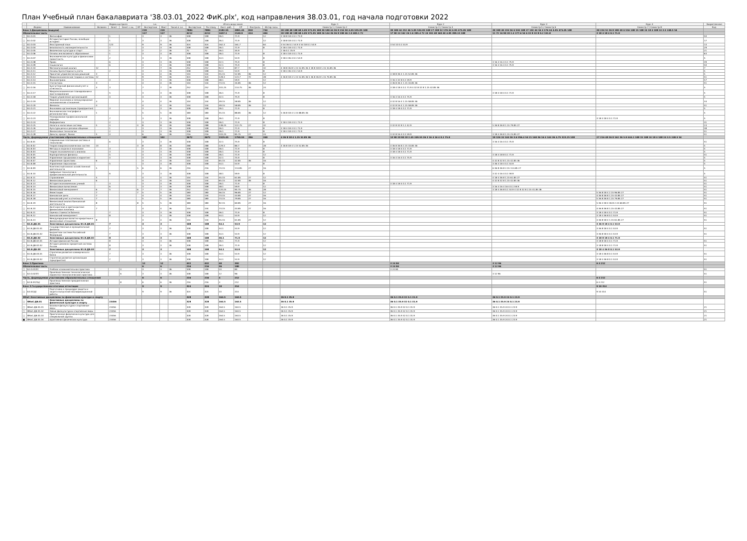План Учебный план бакалавриата '38.03.01_2022 ФиК.plx', код направления 38.03.01, год начала подготовки 2022
| - | - | - | Форма контроля | | | | з.е. | | - | Итого акад.часов | | | | | | Курс 1 | Курс 2 | Курс 3 | Курс 4 | Закрепленная |
| --- | --- | --- | --- | --- | --- | --- | --- | --- | --- | --- | --- | --- | --- | --- | --- | --- | --- | --- | --- | --- |
| - | Индекс | Наименование | Экзамен | Зачет | Зачет с оц. | КР | Экспертное | Факт | Часов в з.е. | Экспертное | По плану | Конт. раб. | СР | Контроль | Интер часы | Семестр 1 / Семестр 2 | Семестр 3 / Семестр 4 | Семестр 5 / Семестр 6 | Семестр 7 / Семестр 8 | Код |
| Блок 1.Дисциплины (модули) | | | | | | | 219 | 219 | | 7884 | 7884 | 3182.55 | 3891.45 | 810 | 744 | 30 198 48 198 68 4.05 571.95 108 30 180 44 36 8 216 50 4.05 535.95 108 | 30 180 44 252 46 5.05 534.95 108 27 208 52 176 44 4.95 475.05 108 | 30 198 40 234 56 6 534 108 27 192 44 16 4 176 44 4.95 475.05 108 | 30 234 52 36 8 180 40 6 516 108 15 108 24 18 4 108 24 3.5 248.5 54 | |
| Обязательная часть | | | | | | | 117 | 117 | | 4212 | 4212 | 1657.1 | 2140.9 | 414 | 404 | 30 198 48 198 68 4.05 571.95 108 26 144 36 36 8 198 46 2.9 483.1 72 | 17 90 24 162 26 2.6 285.4 72 24 192 48 160 40 4.85 399.15 108 | 11 72 16 90 20 2.4 177.6 54 6 32 8 32 8 0.2 151.8 | 3 18 4 18 4 0.1 71.9 | |
| □ | Б1.О.01 | Философия | | 1 | | | 3 | 3 | 36 | 108 | 108 | 36.1 | 71.9 | | 12 | 3 18 8 18 4 0.1 71.9 | | | | 50 |
| □ | Б1.О.02 | История (история России, всеобщая история) | | 1 | | | 3 | 3 | 36 | 108 | 108 | 36.1 | 71.9 | | 12 | 3 18 8 18 4 0.1 71.9 | | | | 17 |
| □ | Б1.О.03 | Иностранный язык | | 123 | | | 9 | 9 | 36 | 324 | 324 | 162.3 | 161.7 | | 64 | 3 54 36 0.1 53.9 3 54 18 0.1 53.9 | 3 54 10 0.1 53.9 | | | 13 |
| □ | Б1.О.04 | Безопасность жизнедеятельности | | 2 | | | 3 | 3 | 36 | 108 | 108 | 36.1 | 71.9 | | 8 | 3 18 4 18 4 0.1 71.9 | | | | 29 |
| □ | Б1.О.05 | Физическая культура и спорт | | 1 | | | 2 | 2 | 36 | 72 | 72 | 36.1 | 35.9 | | | 2 36 0.1 35.9 | | | | 21 |
| □ | Б1.О.06 | Основы инклюзивного образования | | 1 | | | 3 | 3 | 36 | 108 | 108 | 36.1 | 71.9 | | 8 | 3 18 4 18 4 0.1 71.9 | | | | 63 |
| □ | Б1.О.07 | Экономическая культура и финансовая грамотность | | 2 | | | 3 | 3 | 36 | 108 | 108 | 54.1 | 53.9 | | 8 | 3 18 4 36 4 0.1 53.9 | | | | 5 |
| □ | Б1.О.08 | Право | | 6 | | | 3 | 3 | 36 | 108 | 108 | 32.1 | 75.9 | | 8 | | | 3 16 4 16 4 0.1 75.9 | | 39 |
| □ | Б1.О.09 | Социология | | 6 | | | 3 | 3 | 36 | 108 | 108 | 32.1 | 75.9 | | 8 | | | 3 16 4 16 4 0.1 75.9 | | 50 |
| □ | Б1.О.10 | Математический анализ | 12 | | | | 7 | 7 | 36 | 252 | 252 | 92.3 | 87.7 | 72 | 32 | 4 18 8 36 8 1.15 52.85 36 3 18 8 18 8 1.15 34.85 36 | | | | 7 |
| □ | Б1.О.11 | Основы бухгалтерского учета | | 2 | | | 3 | 3 | 36 | 108 | 108 | 54.1 | 53.9 | | 8 | 3 18 4 36 4 0.1 53.9 | | | | 5 |
| □ | Б1.О.12 | Принятие управленческих решений | 3 | | | | 4 | 4 | 36 | 144 | 144 | 55.15 | 52.85 | 36 | 12 | | 4 18 8 36 4 1.15 52.85 36 | | | 5 |
| □ | Б1.О.13 | Микроэкономические теории и системы | 12 | | | | 9 | 9 | 36 | 324 | 324 | 128.3 | 123.7 | 72 | 28 | 4 36 8 18 4 1.15 52.85 36 5 36 8 36 8 1.15 70.85 36 | | | | 51 |
| □ | Б1.О.14 | Эконометрика | | 4 | | | 3 | 3 | 36 | 108 | 108 | 48.1 | 59.9 | | 12 | | 3 16 4 32 8 0.1 59.9 | | | 57 |
| □ | Б1.О.15 | Статистика | 3 | | | | 4 | 4 | 36 | 144 | 144 | 73.15 | 34.85 | 36 | 12 | | 4 36 8 36 4 1.15 34.85 36 | | | 51 |
| □ | Б1.О.16 | Бухгалтерский финансовый учет и отчетность | 4 | 3 | | | 7 | 7 | 36 | 252 | 252 | 101.25 | 114.75 | 36 | 24 | | 3 18 4 18 4 0.1 71.9 4 32 8 32 8 1.15 42.85 36 | | | 5 |
| □ | Б1.О.17 | Макроэкономическое планирование и прогнозирование | | 5 | | | 3 | 3 | 36 | 108 | 108 | 36.1 | 71.9 | | 8 | | | 3 18 4 18 4 0.1 71.9 | | 5 |
| □ | Б1.О.18 | Теория управления организацией | | 4 | | | 3 | 3 | 36 | 108 | 108 | 32.1 | 75.9 | | 8 | | 3 16 4 16 4 0.1 75.9 | | | 5 |
| □ | Б1.О.19 | Мировая экономика и международные экономические отношения | 4 | | | | 4 | 4 | 36 | 144 | 144 | 49.15 | 58.85 | 36 | 12 | | 4 32 8 16 4 1.15 58.85 36 | | | 34 |
| □ | Б1.О.20 | Финансы | 4 | | | | 4 | 4 | 36 | 144 | 144 | 49.15 | 58.85 | 36 | 12 | | 4 32 8 16 4 1.15 58.85 36 | | | 51 |
| □ | Б1.О.21 | Экономика организации (предприятия) | | 3 | | | 3 | 3 | 36 | 108 | 108 | 36.1 | 71.9 | | 8 | | 3 18 4 18 4 0.1 71.9 | | | 5 |
| □ | Б1.О.22 | Экономическая география и регионалистика | 1 | | | | 5 | 5 | 36 | 180 | 180 | 55.15 | 88.85 | 36 | 12 | 5 36 8 18 4 1.15 88.85 36 | | | | 5 |
| □ | Б1.О.23 | Планирование профессиональной карьеры | | 7 | | | 3 | 3 | 36 | 108 | 108 | 36.1 | 71.9 | | 8 | | | | 3 18 4 18 4 0.1 71.9 | 5 |
| □ | Б1.О.24 | Информатика | | 2 | | | 3 | 3 | 36 | 108 | 108 | 36.1 | 71.9 | | 8 | 3 18 4 18 4 0.1 71.9 | | | | 31 |
| □ | Б1.О.25 | Налоги и налоговые системы | 5 | 4 | | 4 | 8 | 8 | 36 | 288 | 288 | 138.25 | 122.75 | 27 | 32 | | 3 32 8 32 8 1.1 42.9 | 5 36 8 36 8 1.15 79.85 27 | | 24 |
| □ | Б1.О.26 | Культура речи и деловое общение | | 1 | | | 3 | 3 | 36 | 108 | 108 | 36.1 | 71.9 | | 8 | 3 18 4 18 4 0.1 71.9 | | | | 38 |
| □ | Б1.О.27 | Финансовые технологии | | 2 | | | 3 | 3 | 36 | 108 | 108 | 36.1 | 71.9 | | 8 | 3 18 4 18 4 0.1 71.9 | | | | 51 |
| □ | Б1.О.28 | Деньги, кредит, банки | 5 | 4 | | | 6 | 6 | 36 | 216 | 216 | 103.25 | 85.75 | 27 | 24 | | 3 32 8 16 4 0.1 59.9 | 3 18 4 36 8 1.15 25.85 27 | | 51 |
| Часть, формируемая участниками образовательных отношений | | | | | | | 102 | 102 | | 3672 | 3672 | 1525.45 | 1750.55 | 396 | 340 | 4 36 8 18 4 1.15 52.85 36 | 13 90 20 90 20 2.45 249.55 36 3 16 4 16 4 0.1 75.9 | 19 126 24 144 36 3.6 356.4 54 21 160 36 16 4 144 36 4.75 323.25 108 | 27 216 48 36 8 162 36 5.9 444.1 108 15 108 24 18 4 108 24 3.5 248.5 54 | |
| □ | Б1.В.01 | Современные платежные системы и технологии | | 6 | | | 3 | 3 | 36 | 108 | 108 | 32.1 | 75.9 | | 8 | | | 3 16 4 16 4 0.1 75.9 | | 51 |
| □ | Б1.В.02 | Теория макроэкономических систем | 23 | | | 3 | 8 | 8 | 36 | 288 | 288 | 129.3 | 86.7 | 72 | 28 | 4 36 8 18 4 1.15 52.85 36 | 4 36 8 36 8 2.15 33.85 36 | | | 5 |
| □ | Б1.В.03 | Методы и модели в экономике | | 3 | | | 3 | 3 | 36 | 108 | 108 | 36.1 | 71.9 | | 8 | | 3 18 4 18 4 0.1 71.9 | | | 5 |
| □ | Б1.В.04 | Теория экономического анализа | | 3 | | | 3 | 3 | 36 | 108 | 108 | 36.1 | 71.9 | | 8 | | 3 18 4 18 4 0.1 71.9 | | | 5 |
| □ | Б1.В.05 | Корпоративные финансы | | 5 | | | 3 | 3 | 36 | 108 | 108 | 36.1 | 71.9 | | 12 | | | 3 18 4 18 8 0.1 71.9 | | 51 |
| □ | Б1.В.06 | Управление продажами и маркетинг | | 4 | | | 3 | 3 | 36 | 108 | 108 | 32.1 | 75.9 | | 8 | | 3 16 4 16 4 0.1 75.9 | | | 5 |
| □ | Б1.В.07 | Управление проектами | 6 | | | | 4 | 4 | 36 | 144 | 144 | 65.15 | 42.85 | 36 | 16 | | | 4 32 8 32 8 1.15 42.85 36 | | 5 |
| □ | Б1.В.08 | Управление персоналом | | 5 | | | 3 | 3 | 36 | 108 | 108 | 54.1 | 53.9 | | 8 | | | 3 36 4 18 4 0.1 53.9 | | 5 |
| □ | Б1.В.09 | Комплексный анализ хозяйственной деятельности | 5 | | | 5 | 6 | 6 | 36 | 216 | 216 | 74.15 | 114.85 | 27 | 16 | | | 6 36 8 36 8 2.15 114.85 27 | | 5 |
| □ | Б1.В.10 | Цифровые технологии в профессиональной деятельности | | 6 | | | 3 | 3 | 36 | 108 | 108 | 48.1 | 59.9 | | 8 | | | 3 32 4 16 4 0.1 59.9 | | 5 |
| □ | Б1.В.11 | Страхование | 5 | | | | 4 | 4 | 36 | 144 | 144 | 55.15 | 61.85 | 27 | 12 | | | 4 18 4 36 8 1.15 61.85 27 | | 51 |
| □ | Б1.В.12 | Финансовые рынки | 6 | | | | 4 | 4 | 36 | 144 | 144 | 65.15 | 42.85 | 36 | 16 | | | 4 32 8 32 8 1.15 42.85 36 | | 51 |
| □ | Б1.В.13 | История экономических учений | | 3 | | | 3 | 3 | 36 | 108 | 108 | 36.1 | 71.9 | | 8 | | 3 18 4 18 4 0.1 71.9 | | | 51 |
| □ | Б1.В.14 | Финансовые вычисления | | 6 | | | 3 | 3 | 36 | 108 | 108 | 48.1 | 59.9 | | 12 | | | 3 16 4 16 4 16 4 0.1 59.9 | | 51 |
| □ | Б1.В.15 | Финансовый менеджмент | 6 | 5 | | 6 | 7 | 7 | 36 | 252 | 252 | 120.25 | 95.75 | 36 | 28 | | | 3 18 4 36 8 0.1 53.9 4 32 8 32 8 2.15 41.85 36 | | 51 |
| □ | Б1.В.16 | Инвестиции | 7 | | | 7 | 5 | 5 | 36 | 180 | 180 | 56.15 | 96.85 | 27 | 12 | | | | 5 36 8 18 4 2.15 96.85 27 | 51 |
| □ | Б1.В.17 | Банковское дело | 7 | | | | 4 | 4 | 36 | 144 | 144 | 73.15 | 43.85 | 27 | 16 | | | | 4 36 8 36 8 1.15 43.85 27 | 51 |
| □ | Б1.В.18 | Банковский учет и отчетность | 7 | | | | 5 | 5 | 36 | 180 | 180 | 73.15 | 79.85 | 27 | 16 | | | | 5 36 8 36 8 1.15 79.85 27 | 51 |
| □ | Б1.В.19 | Финансовый анализ банковской деятельности | 8 | | | 8 | 5 | 5 | 36 | 180 | 180 | 92.15 | 60.85 | 27 | 16 | | | | 5 36 4 18 4 36 8 2.15 60.85 27 | 51 |
| □ | Б1.В.20 | Долгосрочная и краткосрочная финансовая политика | 7 | | | | 4 | 4 | 36 | 144 | 144 | 73.15 | 43.85 | 27 | 16 | | | | 4 36 8 36 8 1.15 43.85 27 | 51 |
| □ | Б1.В.21 | Оценка стоимости бизнеса | | 7 | | | 3 | 3 | 36 | 108 | 108 | 36.1 | 71.9 | | 8 | | | | 3 18 4 18 4 0.1 71.9 | 51 |
| □ | Б1.В.22 | Банковский менеджмент | | 8 | | | 3 | 3 | 36 | 108 | 108 | 54.1 | 53.9 | | 12 | | | | 3 18 4 36 8 0.1 53.9 | 51 |
| □ | Б1.В.23 | Международные валютно-кредитные и финансовые отношения | 8 | | | | 4 | 4 | 36 | 144 | 144 | 55.15 | 61.85 | 27 | 12 | | | | 4 36 8 18 4 1.15 61.85 27 | 51 |
| □ | Б1.В.ДВ.01 | Элективные дисциплины Б1.В.ДВ.01 | | 7 | | | 3 | 3 | | 108 | 108 | 54.1 | 53.9 | | 12 | | | | 3 36 8 18 4 0.1 53.9 | |
| □ | Б1.В.ДВ.01.01 | Государственные и муниципальные финансы | | 7 | | | 3 | 3 | 36 | 108 | 108 | 54.1 | 53.9 | | 12 | | | | 3 36 8 18 4 0.1 53.9 | 51 |
| □ | Б1.В.ДВ.01.02 | Бюджетная система Российской Федерации | | 7 | | | 3 | 3 | 36 | 108 | 108 | 54.1 | 53.9 | | 12 | | | | 3 36 8 18 4 0.1 53.9 | 51 |
| □ | Б1.В.ДВ.02 | Элективные дисциплины Б1.В.ДВ.02 | | 8 | | | 3 | 3 | | 108 | 108 | 36.1 | 71.9 | | 12 | | | | 3 18 8 18 4 0.1 71.9 | |
| □ | Б1.В.ДВ.02.01 | История финансов России | | 8 | | | 3 | 3 | 36 | 108 | 108 | 36.1 | 71.9 | | 12 | | | | 3 18 8 18 4 0.1 71.9 | 51 |
| □ | Б1.В.ДВ.02.02 | История денежно-кредитной системы России | | 8 | | | 3 | 3 | 36 | 108 | 108 | 36.1 | 71.9 | | 12 | | | | 3 18 8 18 4 0.1 71.9 | 51 |
| □ | Б1.В.ДВ.03 | Элективные дисциплины Б1.В.ДВ.03 | | 7 | | | 3 | 3 | | 108 | 108 | 54.1 | 53.9 | | 12 | | | | 3 18 4 36 8 0.1 53.9 | |
| □ | Б1.В.ДВ.03.01 | Стратегии развития коммерческого банка | | 7 | | | 3 | 3 | 36 | 108 | 108 | 54.1 | 53.9 | | 12 | | | | 3 18 4 36 8 0.1 53.9 | 51 |
| □ | Б1.В.ДВ.03.02 | Стратегии развития организации (предприятия) | | 7 | | | 3 | 3 | 36 | 108 | 108 | 54.1 | 53.9 | | 12 | | | | 3 18 4 36 8 0.1 53.9 | 51 |
| Блок 2.Практика | | | | | | | 12 | 12 | | 432 | 432 | 40 | 392 | | | | 3 24 84 | 3 12 96 | 6 4 212 | |
| Обязательная часть | | | | | | | 6 | 6 | | 216 | 216 | 36 | 180 | | | | 3 24 84 | 3 12 96 | | |
| □ | Б2.О.01(У) | Учебная ознакомительная практика | | | 4 | | 3 | 3 | 36 | 108 | 108 | 24 | 84 | | | | 3 24 84 | | | 51 |
| □ | Б2.О.02(П) | Производственная технологическая (проектно-технологическая) практика | | | 6 | | 3 | 3 | 36 | 108 | 108 | 12 | 96 | | | | | 3 12 96 | | 51 |
| Часть, формируемая участниками образовательных отношений | | | | | | | 6 | 6 | | 216 | 216 | 4 | 212 | | | | | | 6 4 212 | |
| □ | Б2.В.01(Пд) | Производственная преддипломная практика | | | 8 | | 6 | 6 | 36 | 216 | 216 | 4 | 212 | | | | | | 6 4 212 | 51 |
| Блок 3.Государственная итоговая аттестация | | | | | | | 9 | 9 | | 324 | 324 | 10 | 314 | | | | | | 9 10 314 | |
| □ | Б3.01(Д) | Подготовка к процедуре защиты и защита выпускной квалификационной работы | | | | | 9 | 9 | 36 | 324 | 324 | 10 | 314 | | | | | | 9 10 314 | 51 |
| ФКиС.Элективные дисциплины по физической культуре и спорту | | | | | | | | | | 328 | 328 | 164.5 | 163.5 | | | 36 0.1 35.9 | 36 0.1 35.9 32 0.1 31.9 | 36 0.1 35.9 24 0.1 23.9 | | |
| □ | ФКиС.ДВ.01 | Элективные дисциплины по физической культуре и спорту | | 23456 | | | | | | 328 | 328 | 164.5 | 163.5 | | | 36 0.1 35.9 | 36 0.1 35.9 32 0.1 31.9 | 36 0.1 35.9 24 0.1 23.9 | | |
| □ | ФКиС.ДВ.01.01 | Базовые физкультурно-спортивные виды | | 23456 | | | | | | 328 | 328 | 164.5 | 163.5 | | | 36 0.1 35.9 | 36 0.1 35.9 32 0.1 31.9 | 36 0.1 35.9 24 0.1 23.9 | | 21 |
| □ | ФКиС.ДВ.01.02 | Новые физкультурно-спортивные виды | | 23456 | | | | | | 328 | 328 | 164.5 | 163.5 | | | 36 0.1 35.9 | 36 0.1 35.9 32 0.1 31.9 | 36 0.1 35.9 24 0.1 23.9 | | 21 |
| □ | ФКиС.ДВ.01.03 | Практическая физическая культура для специальной группы | | 23456 | | | | | | 328 | 328 | 164.5 | 163.5 | | | 36 0.1 35.9 | 36 0.1 35.9 32 0.1 31.9 | 36 0.1 35.9 24 0.1 23.9 | | 21 |
| ■ | ФКиС.ДВ.01.04 | Адаптивная физическая культура | | 23456 | | | | | | 328 | 328 | 164.5 | 163.5 | | | 36 0.1 35.9 | 36 0.1 35.9 32 0.1 31.9 | 36 0.1 35.9 24 0.1 23.9 | | 21 |